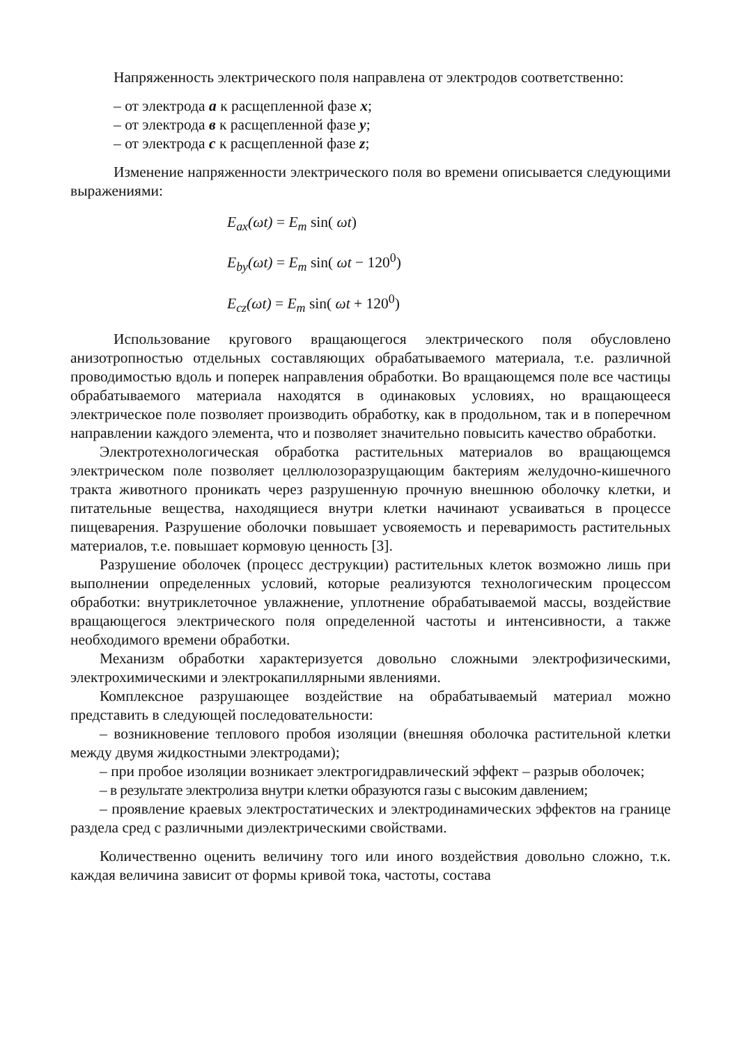Напряженность электрического поля направлена от электродов соответственно:
– от электрода a к расщепленной фазе x;
– от электрода в к расщепленной фазе y;
– от электрода c к расщепленной фазе z;
Изменение напряженности электрического поля во времени описывается следующими выражениями:
E<sub>ax</sub>(ωt) = E<sub>m</sub> sin( ωt)
E<sub>by</sub>(ωt) = E<sub>m</sub> sin( ωt − 120<sup>0</sup>)
E<sub>cz</sub>(ωt) = E<sub>m</sub> sin( ωt + 120<sup>0</sup>)
Использование кругового вращающегося электрического поля обусловлено анизотропностью отдельных составляющих обрабатываемого материала, т.е. различной проводимостью вдоль и поперек направления обработки. Во вращающемся поле все частицы обрабатываемого материала находятся в одинаковых условиях, но вращающееся электрическое поле позволяет производить обработку, как в продольном, так и в поперечном направлении каждого элемента, что и позволяет значительно повысить качество обработки.
Электротехнологическая обработка растительных материалов во вращающемся электрическом поле позволяет целлюлозоразрущающим бактериям желудочно-кишечного тракта животного проникать через разрушенную прочную внешнюю оболочку клетки, и питательные вещества, находящиеся внутри клетки начинают усваиваться в процессе пищеварения. Разрушение оболочки повышает усвояемость и переваримость растительных материалов, т.е. повышает кормовую ценность [3].
Разрушение оболочек (процесс деструкции) растительных клеток возможно лишь при выполнении определенных условий, которые реализуются технологическим процессом обработки: внутриклеточное увлажнение, уплотнение обрабатываемой массы, воздействие вращающегося электрического поля определенной частоты и интенсивности, а также необходимого времени обработки.
Механизм обработки характеризуется довольно сложными электрофизическими, электрохимическими и электрокапиллярными явлениями.
Комплексное разрушающее воздействие на обрабатываемый материал можно представить в следующей последовательности:
– возникновение теплового пробоя изоляции (внешняя оболочка растительной клетки между двумя жидкостными электродами);
– при пробое изоляции возникает электрогидравлический эффект – разрыв оболочек;
– в результате электролиза внутри клетки образуются газы с высоким давлением;
– проявление краевых электростатических и электродинамических эффектов на границе раздела сред с различными диэлектрическими свойствами.
Количественно оценить величину того или иного воздействия довольно сложно, т.к. каждая величина зависит от формы кривой тока, частоты, состава